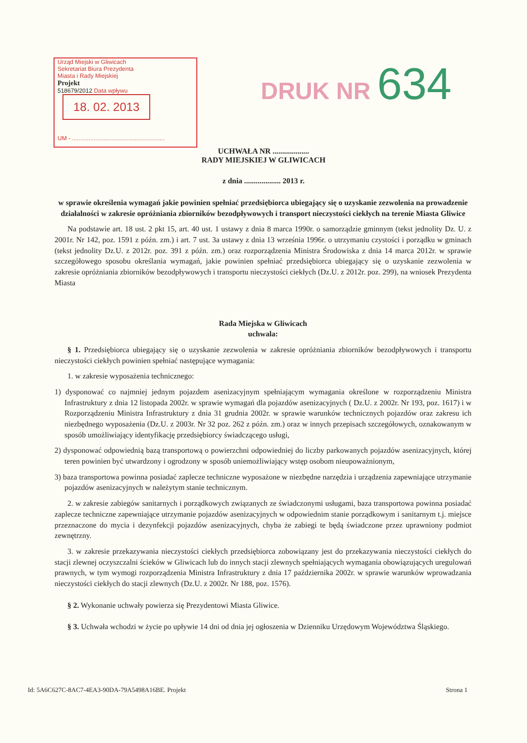Urząd Miejski w Gliwicach
Sekretariat Biura Prezydenta
Miasta i Rady Miejskiej
Projekt
518679/2012 Data wpływu 18. 02. 2013
UM - ........................................................
DRUK NR 634
UCHWAŁA NR ...................
RADY MIEJSKIEJ W GLIWICACH
z dnia ................... 2013 r.
w sprawie określenia wymagań jakie powinien spełniać przedsiębiorca ubiegający się o uzyskanie zezwolenia na prowadzenie działalności w zakresie opróżniania zbiorników bezodpływowych i transport nieczystości ciekłych na terenie Miasta Gliwice
Na podstawie art. 18 ust. 2 pkt 15, art. 40 ust. 1 ustawy z dnia 8 marca 1990r. o samorządzie gminnym (tekst jednolity Dz. U. z 2001r. Nr 142, poz. 1591 z późn. zm.) i art. 7 ust. 3a ustawy z dnia 13 września 1996r. o utrzymaniu czystości i porządku w gminach (tekst jednolity Dz.U. z 2012r. poz. 391 z późn. zm.) oraz rozporządzenia Ministra Środowiska z dnia 14 marca 2012r. w sprawie szczegółowego sposobu określania wymagań, jakie powinien spełniać przedsiębiorca ubiegający się o uzyskanie zezwolenia w zakresie opróżniania zbiorników bezodpływowych i transportu nieczystości ciekłych (Dz.U. z 2012r. poz. 299), na wniosek Prezydenta Miasta
Rada Miejska w Gliwicach
uchwala:
§ 1. Przedsiębiorca ubiegający się o uzyskanie zezwolenia w zakresie opróżniania zbiorników bezodpływowych i transportu nieczystości ciekłych powinien spełniać następujące wymagania:
1. w zakresie wyposażenia technicznego:
1) dysponować co najmniej jednym pojazdem asenizacyjnym spełniającym wymagania określone w rozporządzeniu Ministra Infrastruktury z dnia 12 listopada 2002r. w sprawie wymagań dla pojazdów asenizacyjnych ( Dz.U. z 2002r. Nr 193, poz. 1617) i w Rozporządzeniu Ministra Infrastruktury z dnia 31 grudnia 2002r. w sprawie warunków technicznych pojazdów oraz zakresu ich niezbędnego wyposażenia (Dz.U. z 2003r. Nr 32 poz. 262 z późn. zm.) oraz w innych przepisach szczegółowych, oznakowanym w sposób umożliwiający identyfikację przedsiębiorcy świadczącego usługi,
2) dysponować odpowiednią bazą transportową o powierzchni odpowiedniej do liczby parkowanych pojazdów asenizacyjnych, której teren powinien być utwardzony i ogrodzony w sposób uniemożliwiający wstęp osobom nieupoważnionym,
3) baza transportowa powinna posiadać zaplecze techniczne wyposażone w niezbędne narzędzia i urządzenia zapewniające utrzymanie pojazdów asenizacyjnych w należytym stanie technicznym.
2. w zakresie zabiegów sanitarnych i porządkowych związanych ze świadczonymi usługami, baza transportowa powinna posiadać zaplecze techniczne zapewniające utrzymanie pojazdów asenizacyjnych w odpowiednim stanie porządkowym i sanitarnym t.j. miejsce przeznaczone do mycia i dezynfekcji pojazdów asenizacyjnych, chyba że zabiegi te będą świadczone przez uprawniony podmiot zewnętrzny.
3. w zakresie przekazywania nieczystości ciekłych przedsiębiorca zobowiązany jest do przekazywania nieczystości ciekłych do stacji zlewnej oczyszczalni ścieków w Gliwicach lub do innych stacji zlewnych spełniających wymagania obowiązujących uregulowań prawnych, w tym wymogi rozporządzenia Ministra Infrastruktury z dnia 17 października 2002r. w sprawie warunków wprowadzania nieczystości ciekłych do stacji zlewnych (Dz.U. z 2002r. Nr 188, poz. 1576).
§ 2. Wykonanie uchwały powierza się Prezydentowi Miasta Gliwice.
§ 3. Uchwała wchodzi w życie po upływie 14 dni od dnia jej ogłoszenia w Dzienniku Urzędowym Województwa Śląskiego.
Id: 5A6C627C-8AC7-4EA3-90DA-79A5498A16BE. Projekt Strona 1